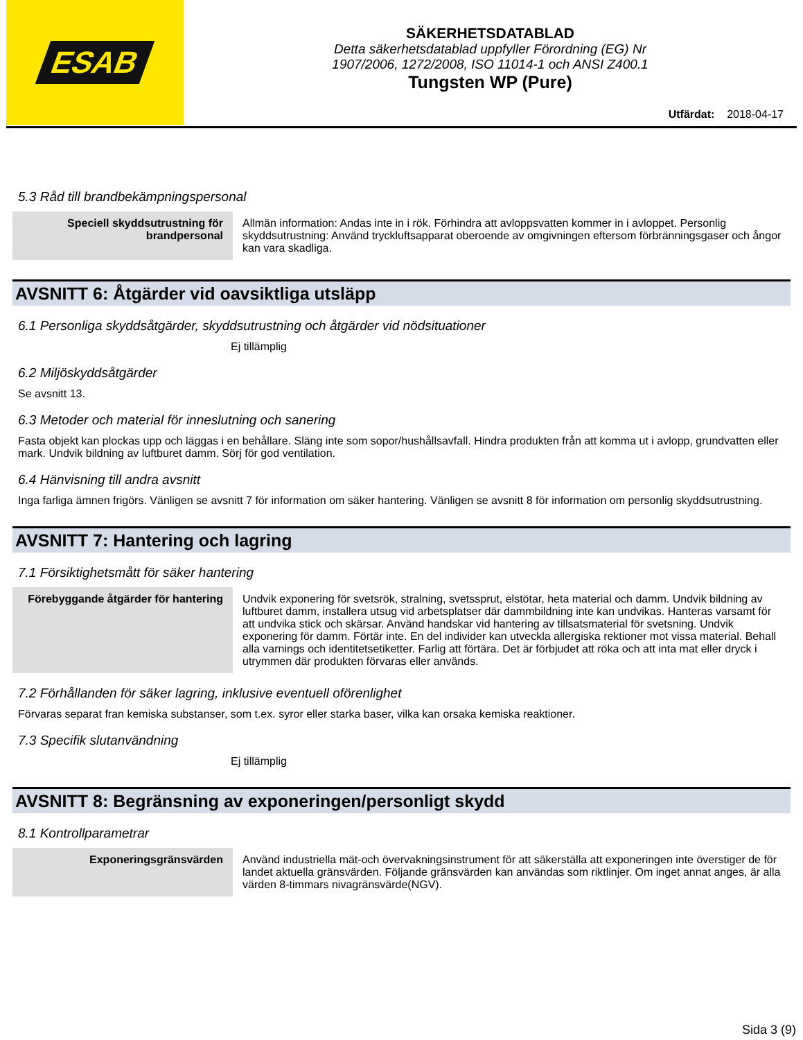ESAB
SÄKERHETSDATABLAD
Detta säkerhetsdatablad uppfyller Förordning (EG) Nr
1907/2006, 1272/2008, ISO 11014-1 och ANSI Z400.1
Tungsten WP (Pure)
Utfärdat: 2018-04-17
5.3 Råd till brandbekämpningspersonal
| Speciell skyddsutrustning för brandpersonal | Allmän information: Andas inte in i rök. Förhindra att avloppsvatten kommer in i avloppet. Personlig skyddsutrustning: Använd tryckluftsapparat oberoende av omgivningen eftersom förbränningsgaser och ångor kan vara skadliga. |
AVSNITT 6: Åtgärder vid oavsiktliga utsläpp
6.1 Personliga skyddsåtgärder, skyddsutrustning och åtgärder vid nödsituationer
Ej tillämplig
6.2 Miljöskyddsåtgärder
Se avsnitt 13.
6.3 Metoder och material för inneslutning och sanering
Fasta objekt kan plockas upp och läggas i en behållare. Släng inte som sopor/hushållsavfall. Hindra produkten från att komma ut i avlopp, grundvatten eller mark. Undvik bildning av luftburet damm. Sörj för god ventilation.
6.4 Hänvisning till andra avsnitt
Inga farliga ämnen frigörs. Vänligen se avsnitt 7 för information om säker hantering. Vänligen se avsnitt 8 för information om personlig skyddsutrustning.
AVSNITT 7: Hantering och lagring
7.1 Försiktighetsmått för säker hantering
| Förebyggande åtgärder för hantering | Undvik exponering för svetsrök, stralning, svetssprut, elstötar, heta material och damm. Undvik bildning av luftburet damm, installera utsug vid arbetsplatser där dammbildning inte kan undvikas. Hanteras varsamt för att undvika stick och skärsar. Använd handskar vid hantering av tillsatsmaterial för svetsning. Undvik exponering för damm. Förtär inte. En del individer kan utveckla allergiska rektioner mot vissa material. Behall alla varnings och identitetsetiketter. Farlig att förtära. Det är förbjudet att röka och att inta mat eller dryck i utrymmen där produkten förvaras eller används. |
7.2 Förhållanden för säker lagring, inklusive eventuell oförenlighet
Förvaras separat fran kemiska substanser, som t.ex. syror eller starka baser, vilka kan orsaka kemiska reaktioner.
7.3 Specifik slutanvändning
Ej tillämplig
AVSNITT 8: Begränsning av exponeringen/personligt skydd
8.1 Kontrollparametrar
| Exponeringsgränsvärden | Använd industriella mät-och övervakningsinstrument för att säkerställa att exponeringen inte överstiger de för landet aktuella gränsvärden. Följande gränsvärden kan användas som riktlinjer. Om inget annat anges, är alla värden 8-timmars nivagränsvärde(NGV). |
Sida 3 (9)